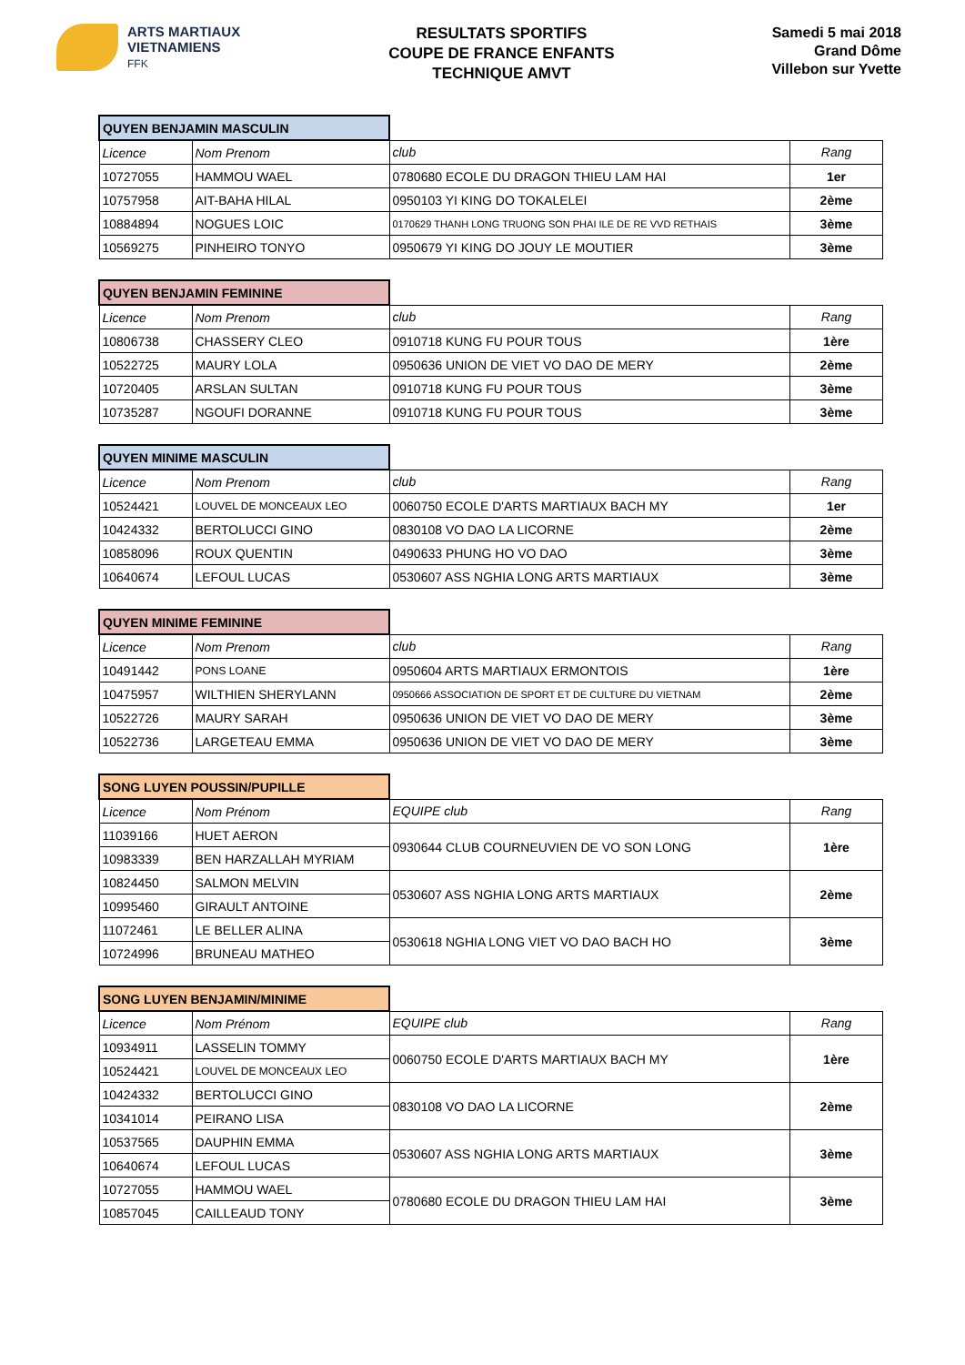ARTS MARTIAUX
VIETNAMIENS
FFK
RESULTATS SPORTIFS
COUPE DE FRANCE ENFANTS
TECHNIQUE AMVT
Samedi 5 mai 2018
Grand Dôme
Villebon sur Yvette
| QUYEN BENJAMIN MASCULIN | | | |
| Licence | Nom Prenom | club | Rang |
| 10727055 | HAMMOU WAEL | 0780680 ECOLE DU DRAGON THIEU LAM HAI | 1er |
| 10757958 | AIT-BAHA HILAL | 0950103 YI KING DO TOKALELEI | 2ème |
| 10884894 | NOGUES LOIC | 0170629 THANH LONG TRUONG SON PHAI ILE DE RE VVD RETHAIS | 3ème |
| 10569275 | PINHEIRO TONYO | 0950679 YI KING DO JOUY LE MOUTIER | 3ème |
| QUYEN BENJAMIN FEMININE | | | |
| Licence | Nom Prenom | club | Rang |
| 10806738 | CHASSERY CLEO | 0910718 KUNG FU POUR TOUS | 1ère |
| 10522725 | MAURY LOLA | 0950636 UNION DE VIET VO DAO DE MERY | 2ème |
| 10720405 | ARSLAN SULTAN | 0910718 KUNG FU POUR TOUS | 3ème |
| 10735287 | NGOUFI DORANNE | 0910718 KUNG FU POUR TOUS | 3ème |
| QUYEN MINIME MASCULIN | | | |
| Licence | Nom Prenom | club | Rang |
| 10524421 | LOUVEL DE MONCEAUX LEO | 0060750 ECOLE D'ARTS MARTIAUX BACH MY | 1er |
| 10424332 | BERTOLUCCI GINO | 0830108 VO DAO LA LICORNE | 2ème |
| 10858096 | ROUX QUENTIN | 0490633 PHUNG HO VO DAO | 3ème |
| 10640674 | LEFOUL LUCAS | 0530607 ASS NGHIA LONG ARTS MARTIAUX | 3ème |
| QUYEN MINIME FEMININE | | | |
| Licence | Nom Prenom | club | Rang |
| 10491442 | PONS LOANE | 0950604 ARTS MARTIAUX ERMONTOIS | 1ère |
| 10475957 | WILTHIEN SHERYLANN | 0950666 ASSOCIATION DE SPORT ET DE CULTURE DU VIETNAM | 2ème |
| 10522726 | MAURY SARAH | 0950636 UNION DE VIET VO DAO DE MERY | 3ème |
| 10522736 | LARGETEAU EMMA | 0950636 UNION DE VIET VO DAO DE MERY | 3ème |
| SONG LUYEN POUSSIN/PUPILLE | | | |
| Licence | Nom Prénom | EQUIPE club | Rang |
| 11039166 | HUET AERON | 0930644 CLUB COURNEUVIEN DE VO SON LONG | 1ère |
| 10983339 | BEN HARZALLAH MYRIAM | | |
| 10824450 | SALMON MELVIN | 0530607 ASS NGHIA LONG ARTS MARTIAUX | 2ème |
| 10995460 | GIRAULT ANTOINE | | |
| 11072461 | LE BELLER ALINA | 0530618 NGHIA LONG VIET VO DAO BACH HO | 3ème |
| 10724996 | BRUNEAU MATHEO | | |
| SONG LUYEN BENJAMIN/MINIME | | | |
| Licence | Nom Prénom | EQUIPE club | Rang |
| 10934911 | LASSELIN TOMMY | 0060750 ECOLE D'ARTS MARTIAUX BACH MY | 1ère |
| 10524421 | LOUVEL DE MONCEAUX LEO | | |
| 10424332 | BERTOLUCCI GINO | 0830108 VO DAO LA LICORNE | 2ème |
| 10341014 | PEIRANO LISA | | |
| 10537565 | DAUPHIN EMMA | 0530607 ASS NGHIA LONG ARTS MARTIAUX | 3ème |
| 10640674 | LEFOUL LUCAS | | |
| 10727055 | HAMMOU WAEL | 0780680 ECOLE DU DRAGON THIEU LAM HAI | 3ème |
| 10857045 | CAILLEAUD TONY | | |